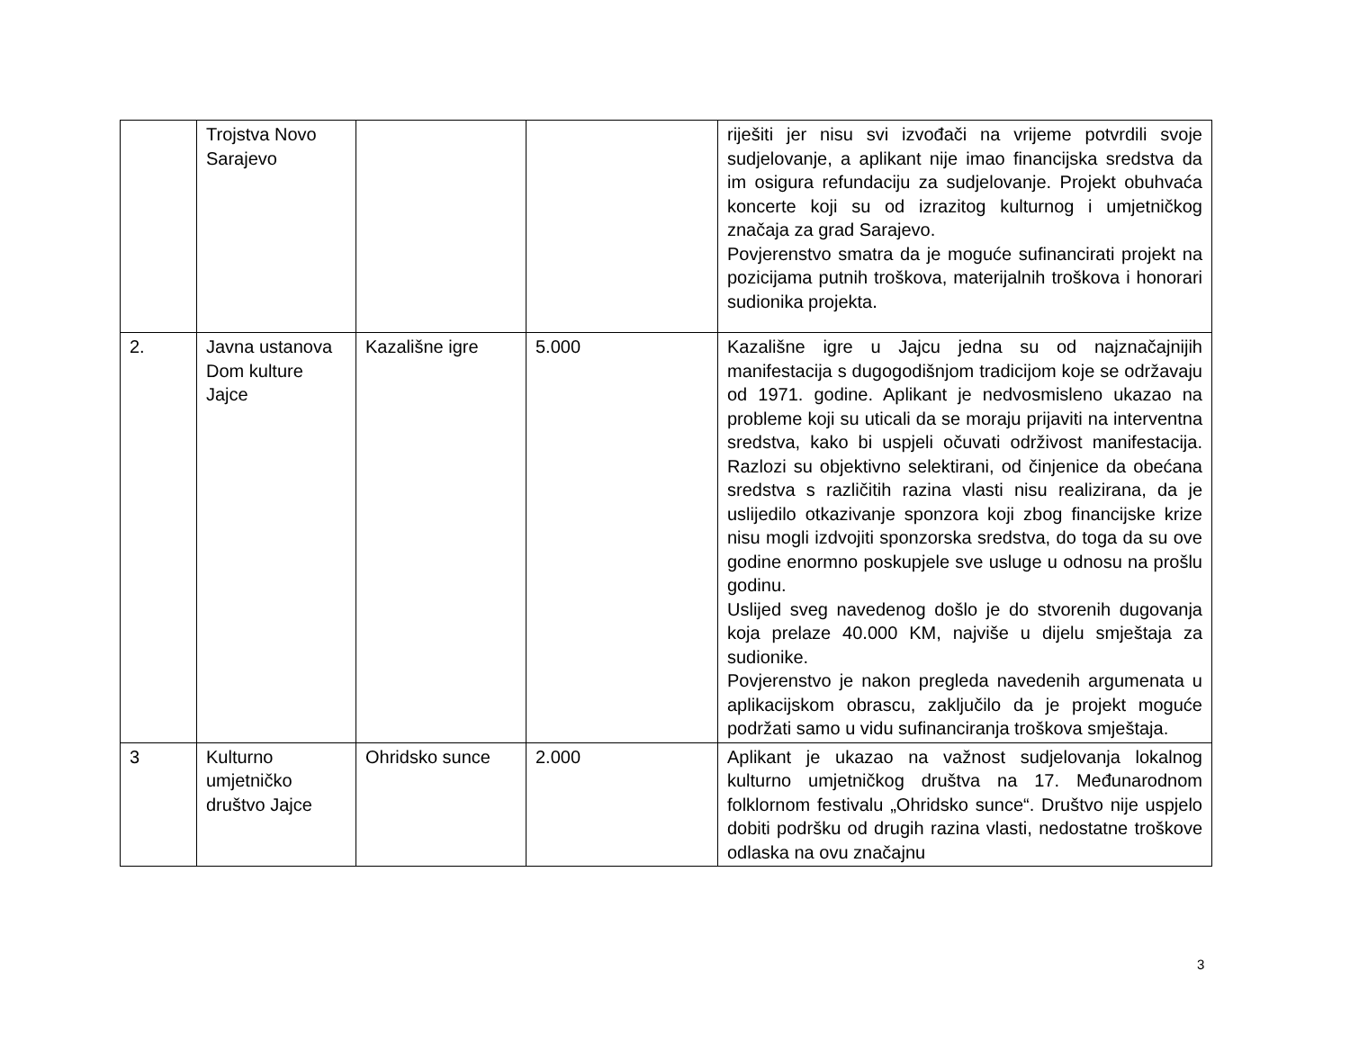| | Trojstva Novo Sarajevo | | | riješiti jer nisu svi izvođači na vrijeme potvrdili svoje sudjelovanje, a aplikant nije imao financijska sredstva da im osigura refundaciju za sudjelovanje. Projekt obuhvaća koncerte koji su od izrazitog kulturnog i umjetničkog značaja za grad Sarajevo. Povjerenstvo smatra da je moguće sufinancirati projekt na pozicijama putnih troškova, materijalnih troškova i honorari sudionika projekta. |
| 2. | Javna ustanova Dom kulture Jajce | Kazališne igre | 5.000 | Kazališne igre u Jajcu jedna su od najznačajnijih manifestacija s dugogodišnjom tradicijom koje se održavaju od 1971. godine. Aplikant je nedvosmisleno ukazao na probleme koji su uticali da se moraju prijaviti na interventna sredstva, kako bi uspjeli očuvati održivost manifestacija. Razlozi su objektivno selektirani, od činjenice da obećana sredstva s različitih razina vlasti nisu realizirana, da je uslijedilo otkazivanje sponzora koji zbog financijske krize nisu mogli izdvojiti sponzorska sredstva, do toga da su ove godine enormno poskupjele sve usluge u odnosu na prošlu godinu. Uslijed sveg navedenog došlo je do stvorenih dugovanja koja prelaze 40.000 KM, najviše u dijelu smještaja za sudionike. Povjerenstvo je nakon pregleda navedenih argumenata u aplikacijskom obrascu, zaključilo da je projekt moguće podržati samo u vidu sufinanciranja troškova smještaja. |
| 3 | Kulturno umjetničko društvo Jajce | Ohridsko sunce | 2.000 | Aplikant je ukazao na važnost sudjelovanja lokalnog kulturno umjetničkog društva na 17. Međunarodnom folklornom festivalu „Ohridsko sunce“. Društvo nije uspjelo dobiti podršku od drugih razina vlasti, nedostatne troškove odlaska na ovu značajnu |
3